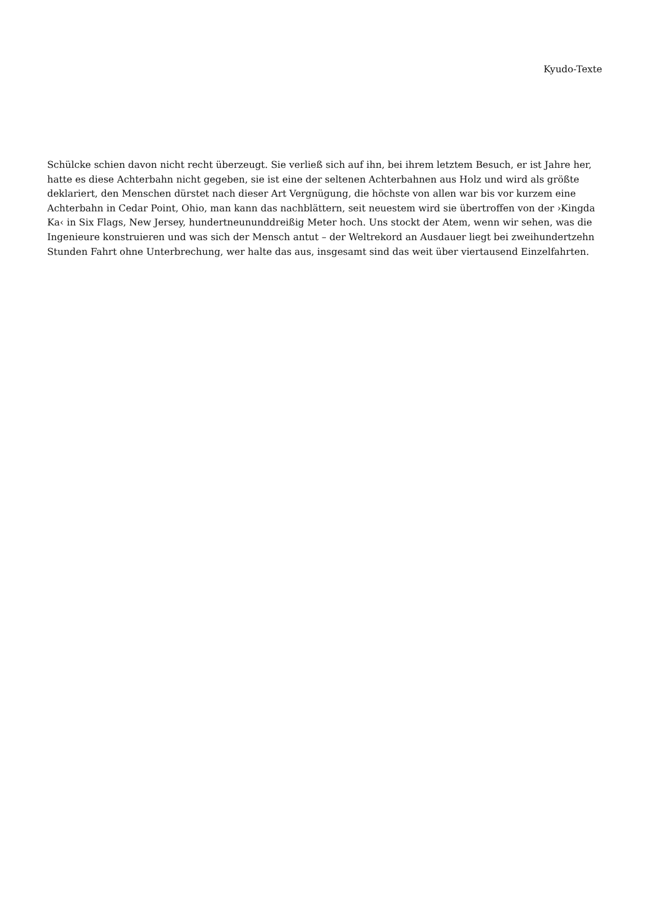Kyudo-Texte
Schülcke schien davon nicht recht überzeugt. Sie verließ sich auf ihn, bei ihrem letztem Besuch, er ist Jahre her, hatte es diese Achterbahn nicht gegeben, sie ist eine der seltenen Achterbahnen aus Holz und wird als größte deklariert, den Menschen dürstet nach dieser Art Vergnügung, die höchste von allen war bis vor kurzem eine Achterbahn in Cedar Point, Ohio, man kann das nachblättern, seit neuestem wird sie übertroffen von der ›Kingda Ka‹ in Six Flags, New Jersey, hundertneununddreißig Meter hoch. Uns stockt der Atem, wenn wir sehen, was die Ingenieure konstruieren und was sich der Mensch antut – der Weltrekord an Ausdauer liegt bei zweihundertzehn Stunden Fahrt ohne Unterbrechung, wer halte das aus, insgesamt sind das weit über viertausend Einzelfahrten.